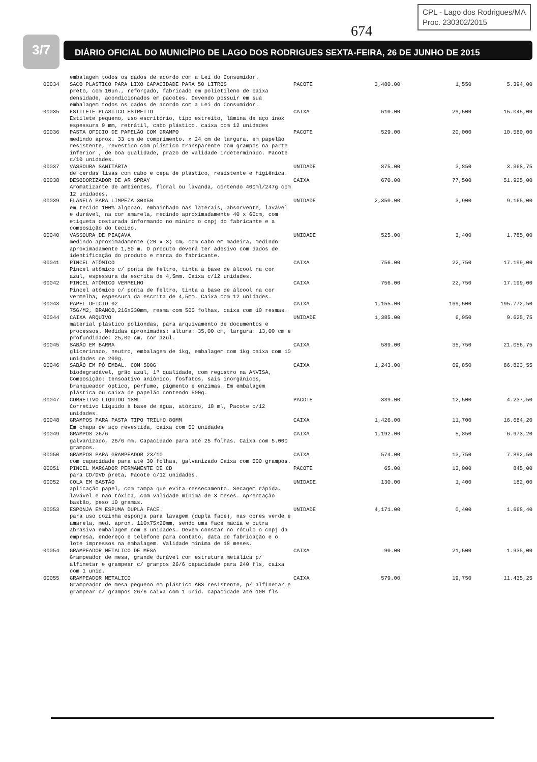CPL - Lago dos Rodrigues/MA
Proc. 230302/2015
674
3/7 DIÁRIO OFICIAL DO MUNICÍPIO DE LAGO DOS RODRIGUES SEXTA-FEIRA, 26 DE JUNHO DE 2015
| | embalagem todos os dados de acordo com a Lei do Consumidor. | | | | |
| 00034 | SACO PLASTICO PARA LIXO CAPACIDADE PARA 50 LITROS preto, com 10un., reforçado, fabricado em polietileno de baixa densidade, acondicionados em pacotes. Devendo possuir em sua embalagem todos os dados de acordo com a Lei do Consumidor. | PACOTE | 3,480.00 | 1,550 | 5.394,00 |
| 00035 | ESTILETE PLASTICO ESTREITO Estilete pequeno, uso escritório, tipo estreito, lâmina de aço inox espessura 9 mm, retrátil, cabo plástico. caixa com 12 unidades | CAIXA | 510.00 | 29,500 | 15.045,00 |
| 00036 | PASTA OFICIO DE PAPELÃO COM GRAMPO medindo aprox. 33 cm de comprimento. x 24 cm de largura. em papelão resistente, revestido com plástico transparente com grampos na parte inferior , de boa qualidade, prazo de validade indeterminado. Pacote c/10 unidades. | PACOTE | 529.00 | 20,000 | 10.580,00 |
| 00037 | VASSOURA SANITÁRIA de cerdas lisas com cabo e cepa de plástico, resistente e higiênica. | UNIDADE | 875.00 | 3,850 | 3.368,75 |
| 00038 | DESODORIZADOR DE AR SPRAY Aromatizante de ambientes, floral ou lavanda, contendo 400ml/247g com 12 unidades. | CAIXA | 670.00 | 77,500 | 51.925,00 |
| 00039 | FLANELA PARA LIMPEZA 30X50 em tecido 100% algodão, embainhado nas laterais, absorvente, lavável e durável, na cor amarela, medindo aproximadamente 40 x 60cm, com etiqueta costurada informando no mínimo o cnpj do fabricante e a composição do tecido. | UNIDADE | 2,350.00 | 3,900 | 9.165,00 |
| 00040 | VASSOURA DE PIAÇAVA medindo aproximadamente (20 x 3) cm, com cabo em madeira, medindo aproximadamente 1,50 m. O produto deverá ter adesivo com dados de identificação do produto e marca do fabricante. | UNIDADE | 525.00 | 3,400 | 1.785,00 |
| 00041 | PINCEL ATÔMICO Pincel atômico c/ ponta de feltro, tinta a base de álcool na cor azul, espessura da escrita de 4,5mm. Caixa c/12 unidades. | CAIXA | 756.00 | 22,750 | 17.199,00 |
| 00042 | PINCEL ATÔMICO VERMELHO Pincel atômico c/ ponta de feltro, tinta a base de álcool na cor vermelha, espessura da escrita de 4,5mm. Caixa com 12 unidades. | CAIXA | 756.00 | 22,750 | 17.199,00 |
| 00043 | PAPEL OFICIO 02 75G/M2, BRANCO,216x330mm, resma com 500 folhas, caixa com 10 resmas. | CAIXA | 1,155.00 | 169,500 | 195.772,50 |
| 00044 | CAIXA ARQUIVO material plástico poliondas, para arquivamento de documentos e processos. Medidas aproximadas: altura: 35,00 cm, largura: 13,00 cm e profundidade: 25,00 cm, cor azul. | UNIDADE | 1,385.00 | 6,950 | 9.625,75 |
| 00045 | SABÃO EM BARRA glicerinado, neutro, embalagem de 1kg, embalagem com 1kg caixa com 10 unidades de 200g. | CAIXA | 589.00 | 35,750 | 21.056,75 |
| 00046 | SABÃO EM PÓ EMBAL. COM 500G biodegradável, grão azul, 1ª qualidade, com registro na ANVISA, Composição: tensoativo aniônico, fosfatos, sais inorgânicos, branqueador óptico, perfume, pigmento e enzimas. Em embalagem plástica ou caixa de papelão contendo 500g. | CAIXA | 1,243.00 | 69,850 | 86.823,55 |
| 00047 | CORRETIVO LIQUIDO 18ML Corretivo Líquido à base de água, atóxico, 18 ml, Pacote c/12 unidades. | PACOTE | 339.00 | 12,500 | 4.237,50 |
| 00048 | GRAMPOS PARA PASTA TIPO TRILHO 80MM Em chapa de aço revestida, caixa com 50 unidades | CAIXA | 1,426.00 | 11,700 | 16.684,20 |
| 00049 | GRAMPOS 26/6 galvanizado, 26/6 mm. Capacidade para até 25 folhas. Caixa com 5.000 grampos. | CAIXA | 1,192.00 | 5,850 | 6.973,20 |
| 00050 | GRAMPOS PARA GRAMPEADOR 23/10 com capacidade para até 30 folhas, galvanizado Caixa com 500 grampos. | CAIXA | 574.00 | 13,750 | 7.892,50 |
| 00051 | PINCEL MARCADOR PERMANENTE DE CD para CD/DVD preta, Pacote c/12 unidades. | PACOTE | 65.00 | 13,000 | 845,00 |
| 00052 | COLA EM BASTÃO aplicação papel, com tampa que evita ressecamento. Secagem rápida, lavável e não tóxica, com validade mínima de 3 meses. Aprentação bastão, peso 10 gramas. | UNIDADE | 130.00 | 1,400 | 182,00 |
| 00053 | ESPONJA EM ESPUMA DUPLA FACE. para uso cozinha esponja para lavagem (dupla face), nas cores verde e amarela, med. aprox. 110x75x20mm, sendo uma face macia e outra abrasiva embalagem com 3 unidades. Devem constar no rótulo o cnpj da empresa, endereço e telefone para contato, data de fabricação e o lote impressos na embalagem. Validade mínima de 18 meses. | UNIDADE | 4,171.00 | 0,400 | 1.668,40 |
| 00054 | GRAMPEADOR METALICO DE MESA Grampeador de mesa, grande durável com estrutura metálica p/ alfinetar e grampear c/ grampos 26/6 capacidade para 240 fls, caixa com 1 unid. | CAIXA | 90.00 | 21,500 | 1.935,00 |
| 00055 | GRAMPEADOR METALICO Grampeador de mesa pequeno em plástico ABS resistente, p/ alfinetar e grampear c/ grampos 26/6 caixa com 1 unid. capacidade até 100 fls | CAIXA | 579.00 | 19,750 | 11.435,25 |